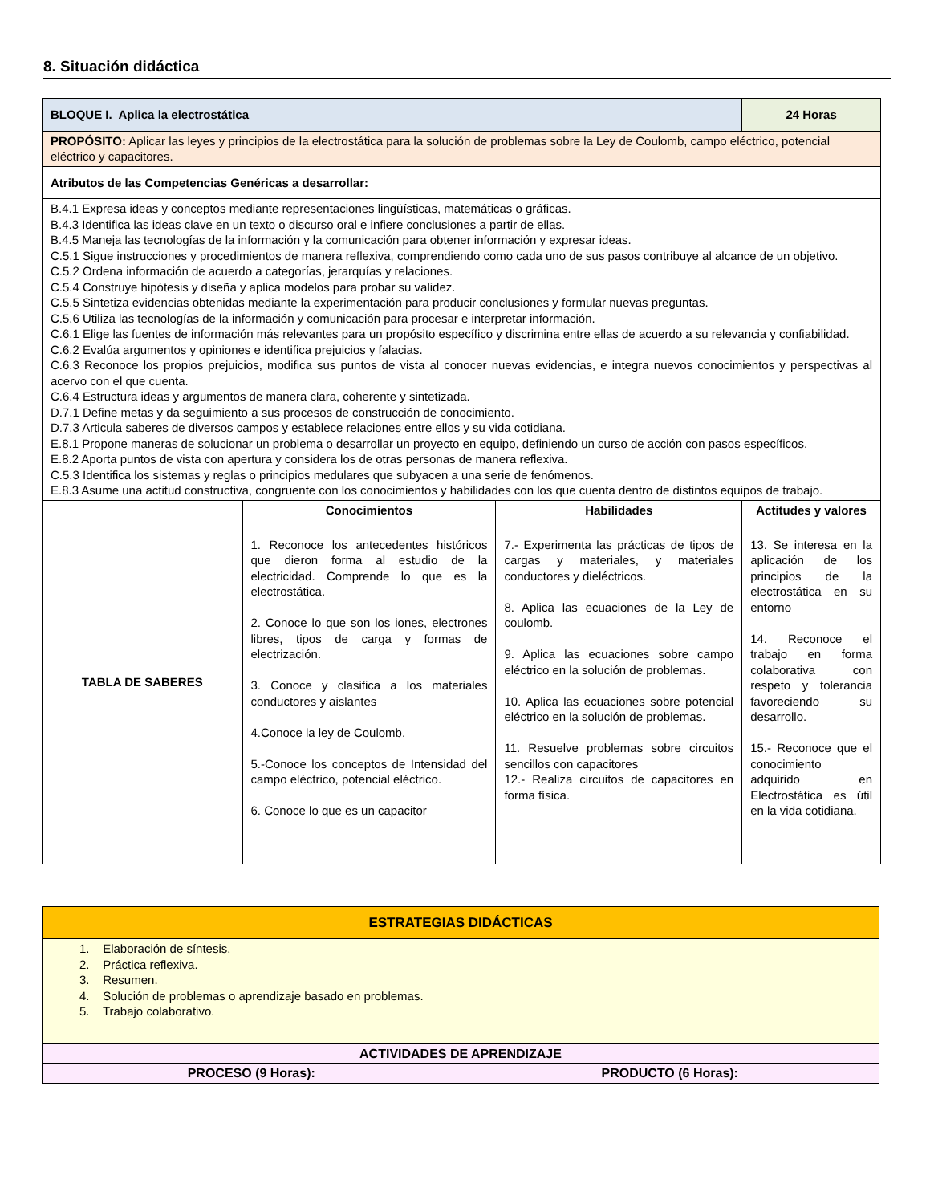8. Situación didáctica
| BLOQUE I. Aplica la electrostática | | | 24 Horas |
| PROPÓSITO: Aplicar las leyes y principios de la electrostática para la solución de problemas sobre la Ley de Coulomb, campo eléctrico, potencial eléctrico y capacitores. | | | |
| Atributos de las Competencias Genéricas a desarrollar: | | | |
| B.4.1 Expresa ideas y conceptos mediante representaciones lingüísticas, matemáticas o gráficas. B.4.3 Identifica las ideas clave en un texto o discurso oral e infiere conclusiones a partir de ellas. B.4.5 Maneja las tecnologías de la información y la comunicación para obtener información y expresar ideas. C.5.1 Sigue instrucciones y procedimientos de manera reflexiva, comprendiendo como cada uno de sus pasos contribuye al alcance de un objetivo. C.5.2 Ordena información de acuerdo a categorías, jerarquías y relaciones. C.5.4 Construye hipótesis y diseña y aplica modelos para probar su validez. C.5.5 Sintetiza evidencias obtenidas mediante la experimentación para producir conclusiones y formular nuevas preguntas. C.5.6 Utiliza las tecnologías de la información y comunicación para procesar e interpretar información. C.6.1 Elige las fuentes de información más relevantes para un propósito específico y discrimina entre ellas de acuerdo a su relevancia y confiabilidad. C.6.2 Evalúa argumentos y opiniones e identifica prejuicios y falacias. C.6.3 Reconoce los propios prejuicios, modifica sus puntos de vista al conocer nuevas evidencias, e integra nuevos conocimientos y perspectivas al acervo con el que cuenta. C.6.4 Estructura ideas y argumentos de manera clara, coherente y sintetizada. D.7.1 Define metas y da seguimiento a sus procesos de construcción de conocimiento. D.7.3 Articula saberes de diversos campos y establece relaciones entre ellos y su vida cotidiana. E.8.1 Propone maneras de solucionar un problema o desarrollar un proyecto en equipo, definiendo un curso de acción con pasos específicos. E.8.2 Aporta puntos de vista con apertura y considera los de otras personas de manera reflexiva. C.5.3 Identifica los sistemas y reglas o principios medulares que subyacen a una serie de fenómenos. E.8.3 Asume una actitud constructiva, congruente con los conocimientos y habilidades con los que cuenta dentro de distintos equipos de trabajo. | | | |
| TABLA DE SABERES | Conocimientos | Habilidades | Actitudes y valores |
| | 1. Reconoce los antecedentes históricos que dieron forma al estudio de la electricidad. Comprende lo que es la electrostática. 2. Conoce lo que son los iones, electrones libres, tipos de carga y formas de electrización. 3. Conoce y clasifica a los materiales conductores y aislantes 4.Conoce la ley de Coulomb. 5.-Conoce los conceptos de Intensidad del campo eléctrico, potencial eléctrico. 6. Conoce lo que es un capacitor | 7.- Experimenta las prácticas de tipos de cargas y materiales, y materiales conductores y dieléctricos. 8. Aplica las ecuaciones de la Ley de coulomb. 9. Aplica las ecuaciones sobre campo eléctrico en la solución de problemas. 10. Aplica las ecuaciones sobre potencial eléctrico en la solución de problemas. 11. Resuelve problemas sobre circuitos sencillos con capacitores 12.- Realiza circuitos de capacitores en forma física. | 13. Se interesa en la aplicación de los principios de la electrostática en su entorno 14. Reconoce el trabajo en forma colaborativa con respeto y tolerancia favoreciendo su desarrollo. 15.- Reconoce que el conocimiento adquirido en Electrostática es útil en la vida cotidiana. |
| ESTRATEGIAS DIDÁCTICAS | |
| --- | --- |
| 1. Elaboración de síntesis. 2. Práctica reflexiva. 3. Resumen. 4. Solución de problemas o aprendizaje basado en problemas. 5. Trabajo colaborativo. | |
| ACTIVIDADES DE APRENDIZAJE | |
| PROCESO (9 Horas): | PRODUCTO (6 Horas): |